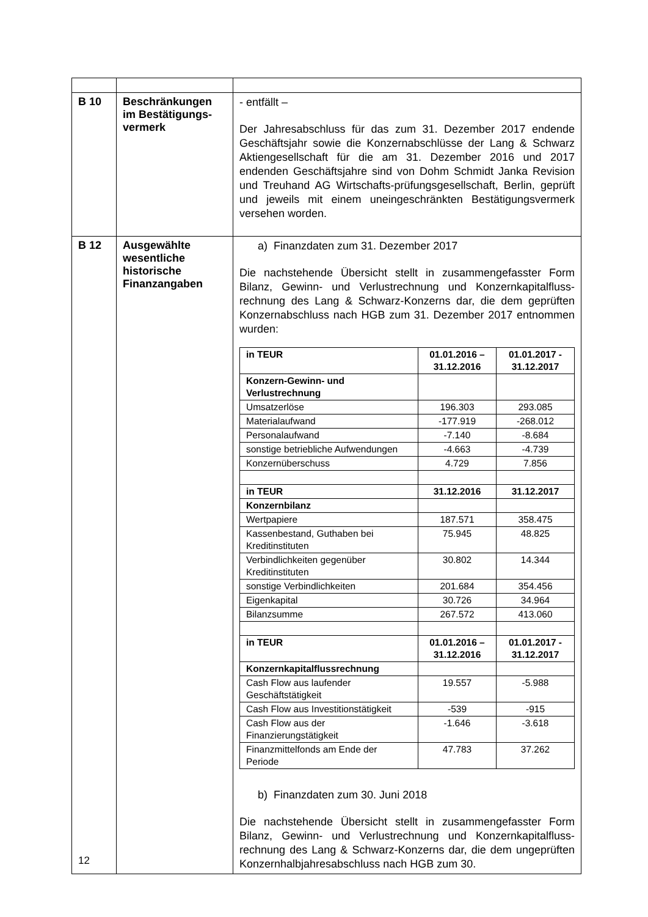| B 10 | Beschränkungen im Bestätigungs-vermerk | - entfällt – Der Jahresabschluss für das zum 31. Dezember 2017 endende Geschäftsjahr sowie die Konzernabschlüsse der Lang & Schwarz Aktiengesellschaft für die am 31. Dezember 2016 und 2017 endenden Geschäftsjahre sind von Dohm Schmidt Janka Revision und Treuhand AG Wirtschafts-prüfungsgesellschaft, Berlin, geprüft und jeweils mit einem uneingeschränkten Bestätigungsvermerk versehen worden. |
| B 12 | Ausgewählte wesentliche historische Finanzangaben | a) Finanzdaten zum 31. Dezember 2017 Die nachstehende Übersicht stellt in zusammengefasster Form Bilanz, Gewinn- und Verlustrechnung und Konzernkapitalfluss-rechnung des Lang & Schwarz-Konzerns dar, die dem geprüften Konzernabschluss nach HGB zum 31. Dezember 2017 entnommen wurden: / in TEUR / 01.01.2016 – 31.12.2016 / 01.01.2017 - 31.12.2017 / / Konzern-Gewinn- und Verlustrechnung / / / / Umsatzerlöse / 196.303 / 293.085 / / Materialaufwand / -177.919 / -268.012 / / Personalaufwand / -7.140 / -8.684 / / sonstige betriebliche Aufwendungen / -4.663 / -4.739 / / Konzernüberschuss / 4.729 / 7.856 / / in TEUR / 31.12.2016 / 31.12.2017 / / Konzernbilanz / / / / Wertpapiere / 187.571 / 358.475 / / Kassenbestand, Guthaben bei Kreditinstituten / 75.945 / 48.825 / / Verbindlichkeiten gegenüber Kreditinstituten / 30.802 / 14.344 / / sonstige Verbindlichkeiten / 201.684 / 354.456 / / Eigenkapital / 30.726 / 34.964 / / Bilanzsumme / 267.572 / 413.060 / / in TEUR / 01.01.2016 – 31.12.2016 / 01.01.2017 - 31.12.2017 / / Konzernkapitalflussrechnung / / / / Cash Flow aus laufender Geschäftstätigkeit / 19.557 / -5.988 / / Cash Flow aus Investitionstätigkeit / -539 / -915 / / Cash Flow aus der Finanzierungstätigkeit / -1.646 / -3.618 / / Finanzmittelfonds am Ende der Periode / 47.783 / 37.262 / b) Finanzdaten zum 30. Juni 2018 Die nachstehende Übersicht stellt in zusammengefasster Form Bilanz, Gewinn- und Verlustrechnung und Konzernkapitalfluss-rechnung des Lang & Schwarz-Konzerns dar, die dem ungeprüften Konzernhalbjahresabschluss nach HGB zum 30. |
12